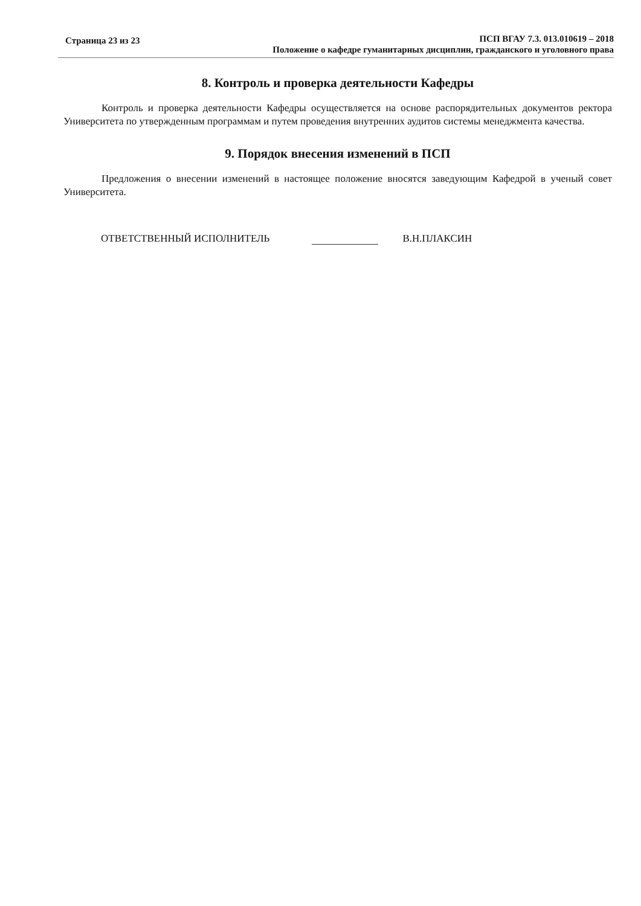Страница 23 из 23
ПСП ВГАУ 7.3. 013.010619 – 2018
Положение о кафедре гуманитарных дисциплин, гражданского и уголовного права
8. Контроль и проверка деятельности Кафедры
Контроль и проверка деятельности Кафедры осуществляется на основе распорядительных документов ректора Университета по утвержденным программам и путем проведения внутренних аудитов системы менеджмента качества.
9. Порядок внесения изменений в ПСП
Предложения о внесении изменений в настоящее положение вносятся заведующим Кафедрой в ученый совет Университета.
ОТВЕТСТВЕННЫЙ ИСПОЛНИТЕЛЬ В.Н.ПЛАКСИН